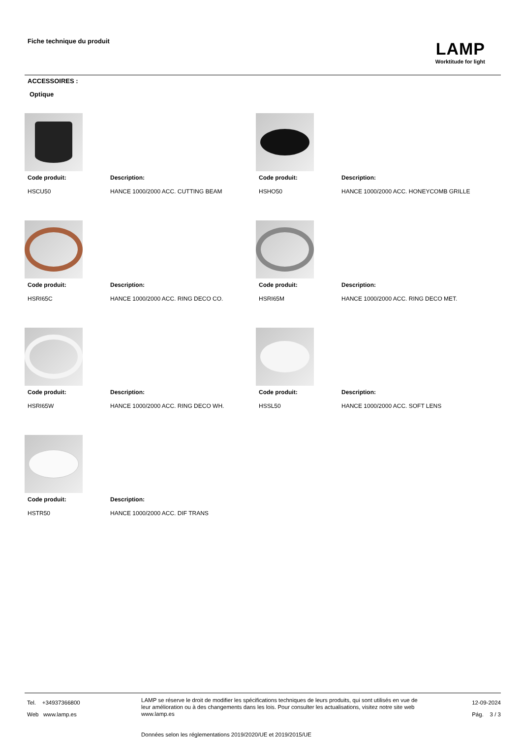Fiche technique du produit
LAMP
Worktitude for light
ACCESSOIRES :
Optique
Code produit:
HSCU50
Description:
HANCE 1000/2000 ACC. CUTTING BEAM
Code produit:
HSHO50
Description:
HANCE 1000/2000 ACC. HONEYCOMB GRILLE
Code produit:
HSRI65C
Description:
HANCE 1000/2000 ACC. RING DECO CO.
Code produit:
HSRI65M
Description:
HANCE 1000/2000 ACC. RING DECO MET.
Code produit:
HSRI65W
Description:
HANCE 1000/2000 ACC. RING DECO WH.
Code produit:
HSSL50
Description:
HANCE 1000/2000 ACC. SOFT LENS
Code produit:
HSTR50
Description:
HANCE 1000/2000 ACC. DIF TRANS
Tel. +34937366800
Web www.lamp.es
LAMP se réserve le droit de modifier les spécifications techniques de leurs produits, qui sont utilisés en vue de leur amélioration ou à des changements dans les lois. Pour consulter les actualisations, visitez notre site web www.lamp.es
Données selon les réglementations 2019/2020/UE et 2019/2015/UE
12-09-2024
Pág. 3 / 3